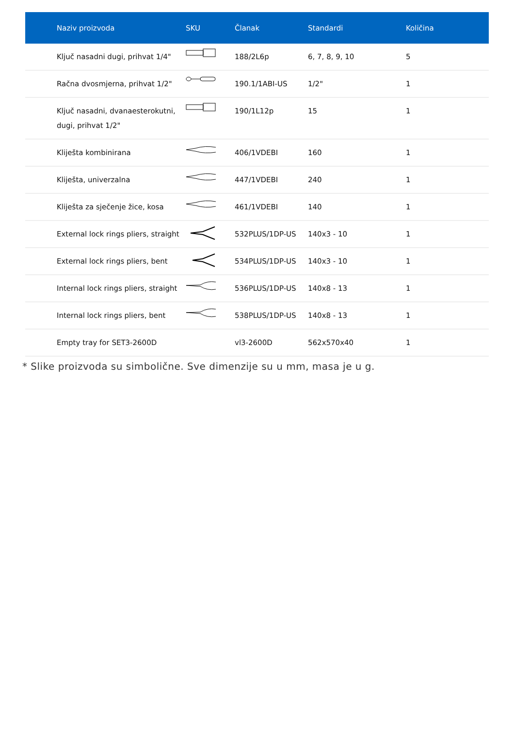| Naziv proizvoda | SKU | Članak | Standardi | Količina |
| --- | --- | --- | --- | --- |
| Ključ nasadni dugi, prihvat 1/4" | | 188/2L6p | 6, 7, 8, 9, 10 | 5 |
| Račna dvosmjerna, prihvat 1/2" | | 190.1/1ABI-US | 1/2" | 1 |
| Ključ nasadni, dvanaesterokutni, dugi, prihvat 1/2" | | 190/1L12p | 15 | 1 |
| Kliješta kombinirana | | 406/1VDEBI | 160 | 1 |
| Kliješta, univerzalna | | 447/1VDEBI | 240 | 1 |
| Kliješta za sječenje žice, kosa | | 461/1VDEBI | 140 | 1 |
| External lock rings pliers, straight | | 532PLUS/1DP-US | 140x3 - 10 | 1 |
| External lock rings pliers, bent | | 534PLUS/1DP-US | 140x3 - 10 | 1 |
| Internal lock rings pliers, straight | | 536PLUS/1DP-US | 140x8 - 13 | 1 |
| Internal lock rings pliers, bent | | 538PLUS/1DP-US | 140x8 - 13 | 1 |
| Empty tray for SET3-2600D | | vl3-2600D | 562x570x40 | 1 |
* Slike proizvoda su simbolične. Sve dimenzije su u mm, masa je u g.